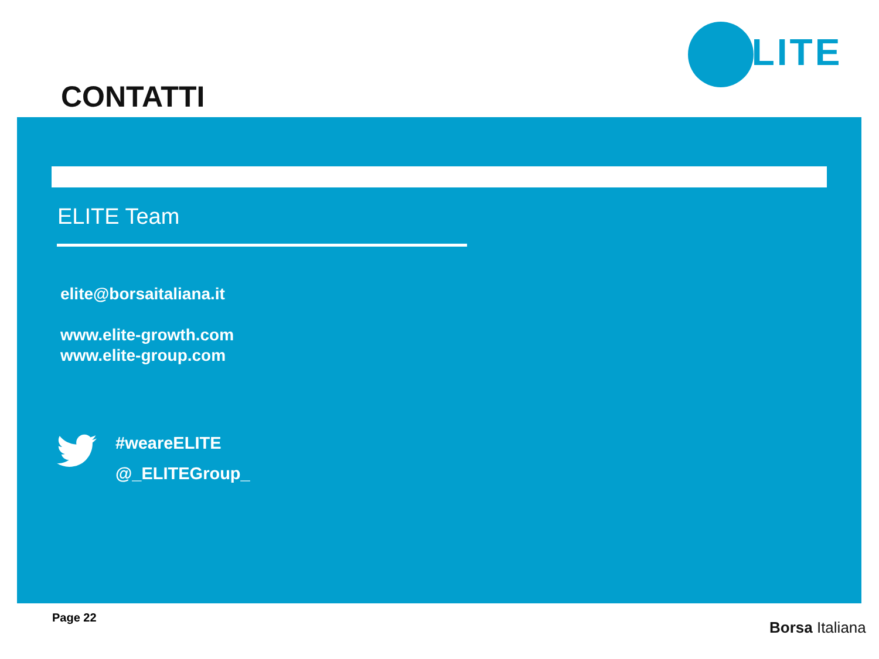ELITE
CONTATTI
ELITE Team
elite@borsaitaliana.it
www.elite-growth.com
www.elite-group.com
#weareELITE
@_ELITEGroup_
Page 22
Borsa Italiana